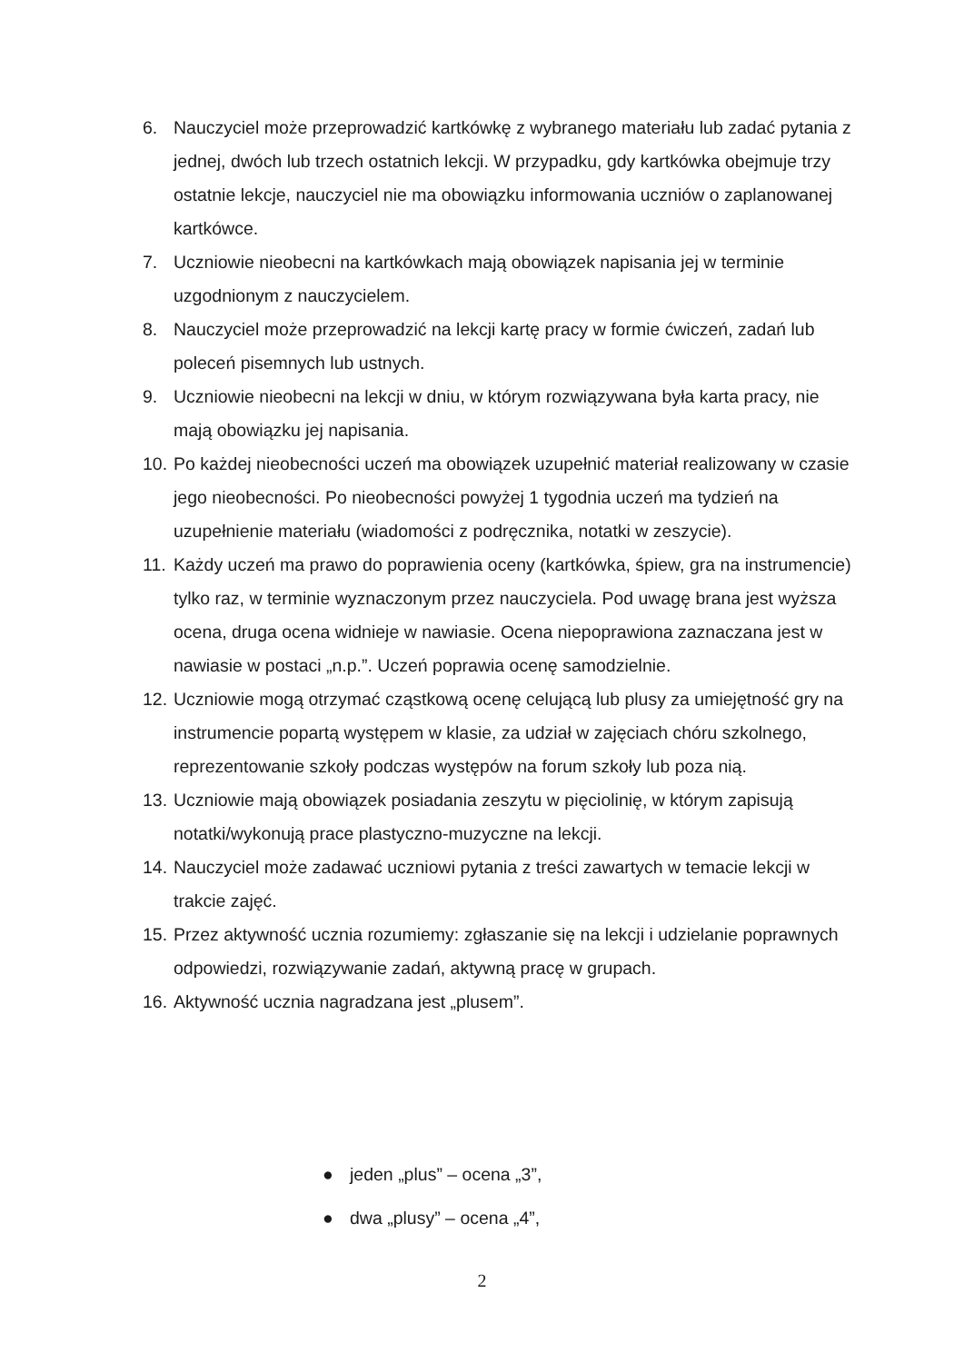6. Nauczyciel może przeprowadzić kartkówkę z wybranego materiału lub zadać pytania z jednej, dwóch lub trzech ostatnich lekcji. W przypadku, gdy kartkówka obejmuje trzy ostatnie lekcje, nauczyciel nie ma obowiązku informowania uczniów o zaplanowanej kartkówce.
7. Uczniowie nieobecni na kartkówkach mają obowiązek napisania jej w terminie uzgodnionym z nauczycielem.
8. Nauczyciel może przeprowadzić na lekcji kartę pracy w formie ćwiczeń, zadań lub poleceń pisemnych lub ustnych.
9. Uczniowie nieobecni na lekcji w dniu, w którym rozwiązywana była karta pracy, nie mają obowiązku jej napisania.
10.
Po każdej nieobecności uczeń ma obowiązek uzupełnić materiał realizowany w czasie jego nieobecności. Po nieobecności powyżej 1 tygodnia uczeń ma tydzień na uzupełnienie materiału (wiadomości z podręcznika, notatki w zeszycie).
11.
Każdy uczeń ma prawo do poprawienia oceny (kartkówka, śpiew, gra na instrumencie) tylko raz, w terminie wyznaczonym przez nauczyciela. Pod uwagę brana jest wyższa ocena, druga ocena widnieje w nawiasie. Ocena niepoprawiona zaznaczana jest w nawiasie w postaci „n.p.”. Uczeń poprawia ocenę samodzielnie.
12.
Uczniowie mogą otrzymać cząstkową ocenę celującą lub plusy za umiejętność gry na instrumencie popartą występem w klasie, za udział w zajęciach chóru szkolnego, reprezentowanie szkoły podczas występów na forum szkoły lub poza nią.
13.
Uczniowie mają obowiązek posiadania zeszytu w pięciolinię, w którym zapisują notatki/wykonują prace plastyczno-muzyczne na lekcji.
14.
Nauczyciel może zadawać uczniowi pytania z treści zawartych w temacie lekcji w trakcie zajęć.
15.
Przez aktywność ucznia rozumiemy: zgłaszanie się na lekcji i udzielanie poprawnych odpowiedzi, rozwiązywanie zadań, aktywną pracę w grupach.
16.
Aktywność ucznia nagradzana jest „plusem”.
● jeden „plus” – ocena „3”,
● dwa „plusy” – ocena „4”,
2